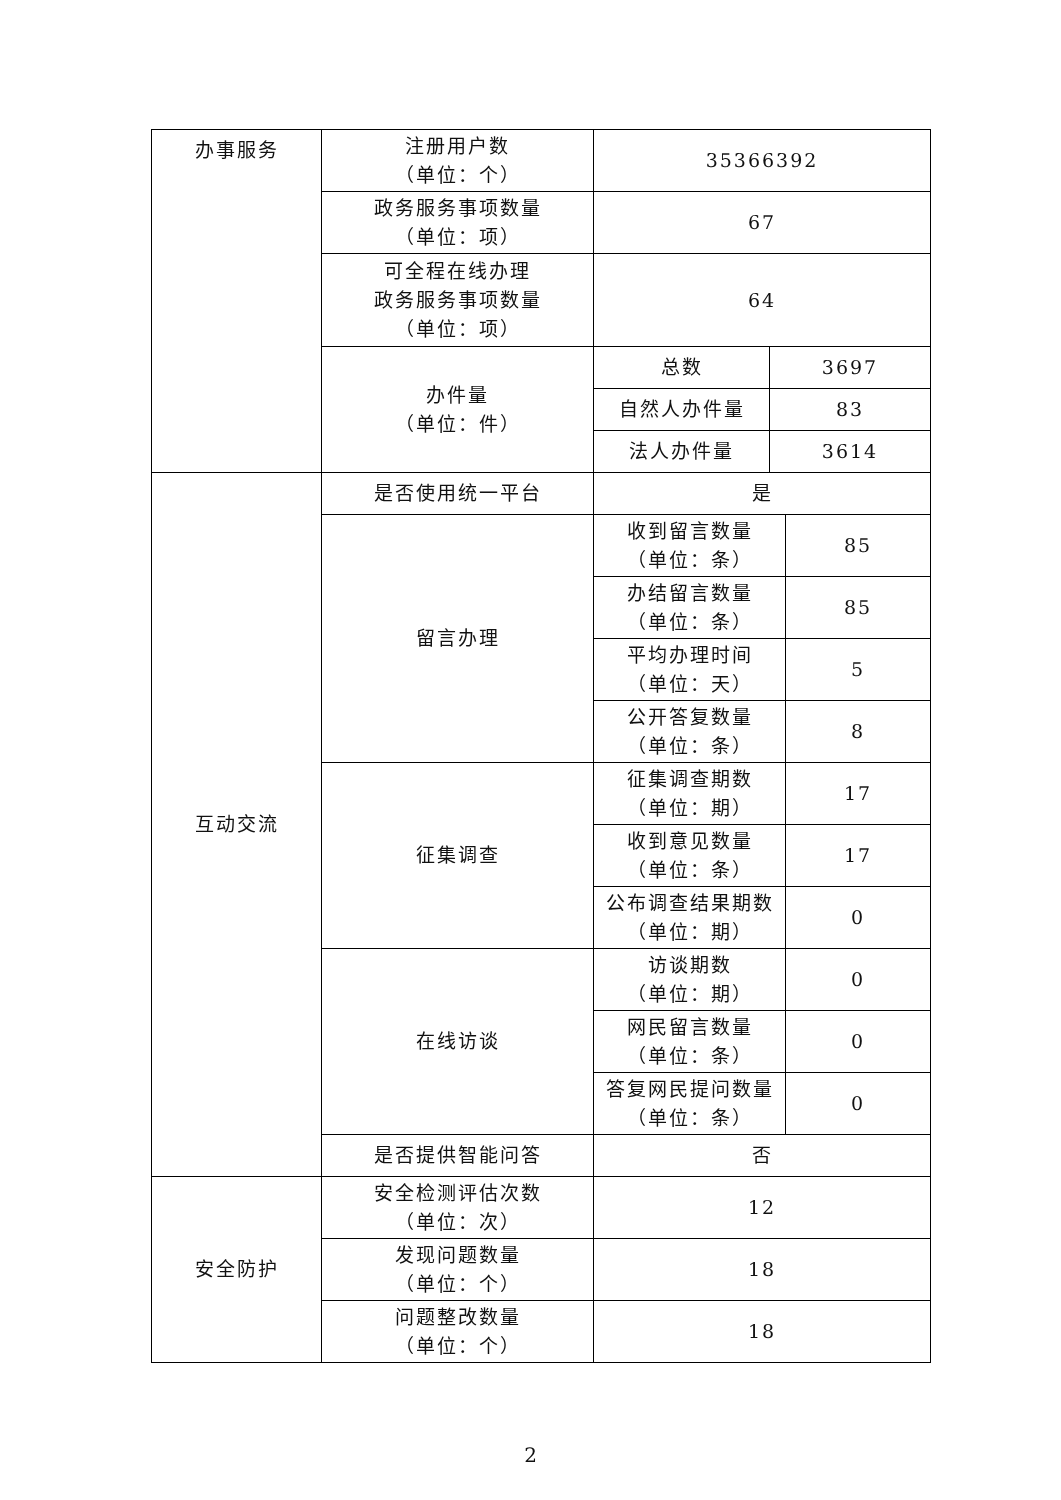| 办事服务 | 注册用户数 （单位：个） | 35366392 | | |
| | 政务服务事项数量 （单位：项） | 67 | | |
| | 可全程在线办理 政务服务事项数量 （单位：项） | 64 | | |
| | 办件量 （单位：件） | 总数 | 3697 | |
| | | 自然人办件量 | 83 | |
| | | 法人办件量 | 3614 | |
| 互动交流 | 是否使用统一平台 | 是 | | |
| | 留言办理 | 收到留言数量 （单位：条） | | 85 |
| | | 办结留言数量 （单位：条） | | 85 |
| | | 平均办理时间 （单位：天） | | 5 |
| | | 公开答复数量 （单位：条） | | 8 |
| | 征集调查 | 征集调查期数 （单位：期） | | 17 |
| | | 收到意见数量 （单位：条） | | 17 |
| | | 公布调查结果期数 （单位：期） | | 0 |
| | 在线访谈 | 访谈期数 （单位：期） | | 0 |
| | | 网民留言数量 （单位：条） | | 0 |
| | | 答复网民提问数量 （单位：条） | | 0 |
| | 是否提供智能问答 | 否 | | |
| 安全防护 | 安全检测评估次数 （单位：次） | 12 | | |
| | 发现问题数量 （单位：个） | 18 | | |
| | 问题整改数量 （单位：个） | 18 | | |
2